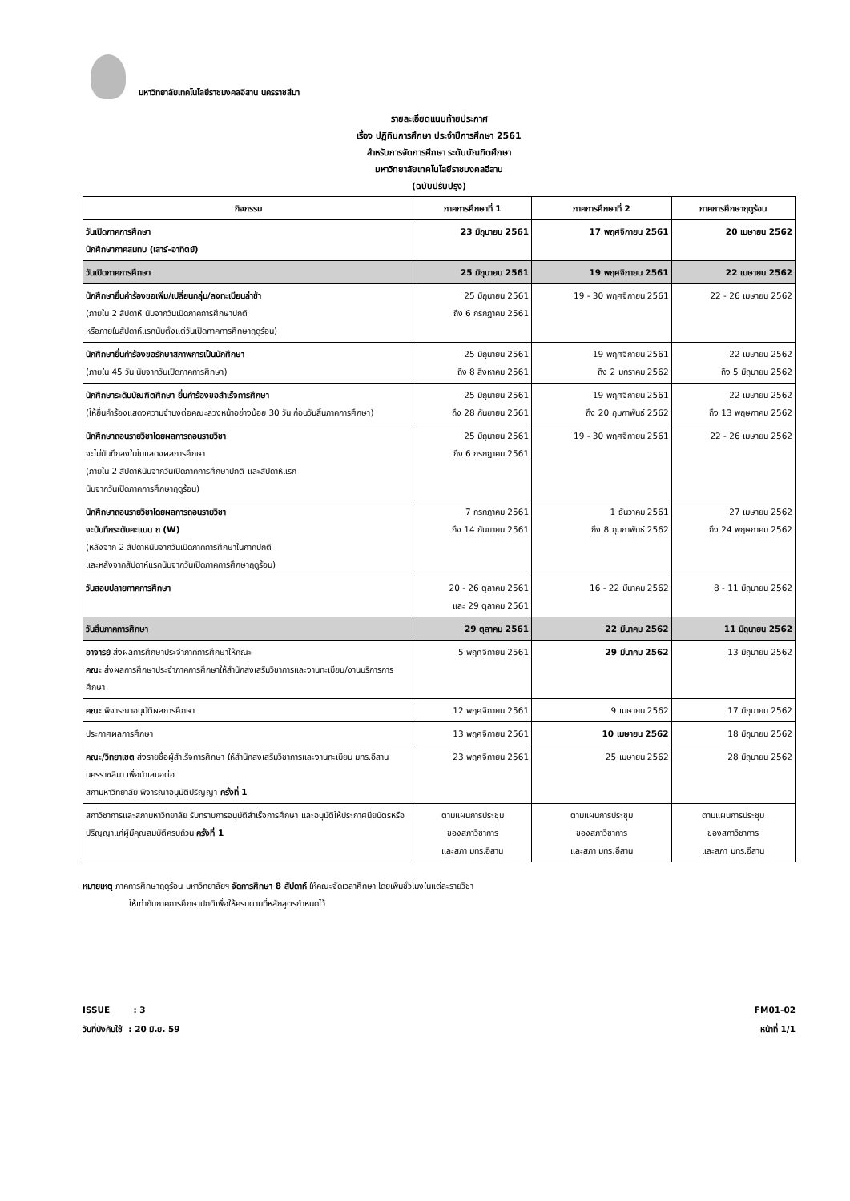มหาวิทยาลัยเทคโนโลยีราชมงคลอีสาน นครราชสีมา
รายละเอียดแนบท้ายประกาศ
เรื่อง ปฏิทินการศึกษา ประจำปีการศึกษา 2561
สำหรับการจัดการศึกษา ระดับบัณฑิตศึกษา
มหาวิทยาลัยเทคโนโลยีราชมงคลอีสาน
(ฉบับปรับปรุง)
| กิจกรรม | ภาคการศึกษาที่ 1 | ภาคการศึกษาที่ 2 | ภาคการศึกษาฤดูร้อน |
| --- | --- | --- | --- |
| วันเปิดภาคการศึกษา นักศึกษาภาคสมทบ (เสาร์-อาทิตย์) | 23 มิถุนายน 2561 | 17 พฤศจิกายน 2561 | 20 เมษายน 2562 |
| วันเปิดภาคการศึกษา | 25 มิถุนายน 2561 | 19 พฤศจิกายน 2561 | 22 เมษายน 2562 |
| นักศึกษายื่นคำร้องขอเพิ่ม/เปลี่ยนกลุ่ม/ลงทะเบียนล่าช้า (ภายใน 2 สัปดาห์ นับจากวันเปิดภาคการศึกษาปกติ หรือภายในสัปดาห์แรกนับตั้งแต่วันเปิดภาคการศึกษาฤดูร้อน) | 25 มิถุนายน 2561 ถึง 6 กรกฎาคม 2561 | 19 - 30 พฤศจิกายน 2561 | 22 - 26 เมษายน 2562 |
| นักศึกษายื่นคำร้องขอรักษาสภาพการเป็นนักศึกษา (ภายใน 45 วัน นับจากวันเปิดภาคการศึกษา) | 25 มิถุนายน 2561 ถึง 8 สิงหาคม 2561 | 19 พฤศจิกายน 2561 ถึง 2 มกราคม 2562 | 22 เมษายน 2562 ถึง 5 มิถุนายน 2562 |
| นักศึกษาระดับบัณฑิตศึกษา ยื่นคำร้องขอสำเร็จการศึกษา (ให้ยื่นคำร้องแสดงความจำนงต่อคณะล่วงหน้าอย่างน้อย 30 วัน ก่อนวันสิ้นภาคการศึกษา) | 25 มิถุนายน 2561 ถึง 28 กันยายน 2561 | 19 พฤศจิกายน 2561 ถึง 20 กุมภาพันธ์ 2562 | 22 เมษายน 2562 ถึง 13 พฤษภาคม 2562 |
| นักศึกษาถอนรายวิชาโดยผลการถอนรายวิชา จะไม่บันทึกลงในใบแสดงผลการศึกษา (ภายใน 2 สัปดาห์นับจากวันเปิดภาคการศึกษาปกติ และสัปดาห์แรก นับจากวันเปิดภาคการศึกษาฤดูร้อน) | 25 มิถุนายน 2561 ถึง 6 กรกฎาคม 2561 | 19 - 30 พฤศจิกายน 2561 | 22 - 26 เมษายน 2562 |
| นักศึกษาถอนรายวิชาโดยผลการถอนรายวิชา จะบันทึกระดับคะแนน ถ (W) (หลังจาก 2 สัปดาห์นับจากวันเปิดภาคการศึกษาในภาคปกติ และหลังจากสัปดาห์แรกนับจากวันเปิดภาคการศึกษาฤดูร้อน) | 7 กรกฎาคม 2561 ถึง 14 กันยายน 2561 | 1 ธันวาคม 2561 ถึง 8 กุมภาพันธ์ 2562 | 27 เมษายน 2562 ถึง 24 พฤษภาคม 2562 |
| วันสอบปลายภาคการศึกษา | 20 - 26 ตุลาคม 2561 และ 29 ตุลาคม 2561 | 16 - 22 มีนาคม 2562 | 8 - 11 มิถุนายน 2562 |
| วันสิ้นภาคการศึกษา | 29 ตุลาคม 2561 | 22 มีนาคม 2562 | 11 มิถุนายน 2562 |
| อาจารย์ ส่งผลการศึกษาประจำภาคการศึกษาให้คณะ คณะ ส่งผลการศึกษาประจำภาคการศึกษาให้สำนักส่งเสริมวิชาการและงานทะเบียน/งานบริการการศึกษา | 5 พฤศจิกายน 2561 | 29 มีนาคม 2562 | 13 มิถุนายน 2562 |
| คณะ พิจารณาอนุมัติผลการศึกษา | 12 พฤศจิกายน 2561 | 9 เมษายน 2562 | 17 มิถุนายน 2562 |
| ประกาศผลการศึกษา | 13 พฤศจิกายน 2561 | 10 เมษายน 2562 | 18 มิถุนายน 2562 |
| คณะ/วิทยาเขต ส่งรายชื่อผู้สำเร็จการศึกษา ให้สำนักส่งเสริมวิชาการและงานทะเบียน มทร.อีสาน นครราชสีมา เพื่อนำเสนอต่อ สภามหาวิทยาลัย พิจารณาอนุมัติปริญญา ครั้งที่ 1 | 23 พฤศจิกายน 2561 | 25 เมษายน 2562 | 28 มิถุนายน 2562 |
| สภาวิชาการและสภามหาวิทยาลัย รับทราบการอนุมัติสำเร็จการศึกษา และอนุมัติให้ประกาศนียบัตรหรือปริญญาแก่ผู้มีคุณสมบัติครบถ้วน ครั้งที่ 1 | ตามแผนการประชุม ของสภาวิชาการ และสภา มทร.อีสาน | ตามแผนการประชุม ของสภาวิชาการ และสภา มทร.อีสาน | ตามแผนการประชุม ของสภาวิชาการ และสภา มทร.อีสาน |
หมายเหตุ ภาคการศึกษาฤดูร้อน มหาวิทยาลัยฯ จัดการศึกษา 8 สัปดาห์ ให้คณะจัดเวลาศึกษา โดยเพิ่มชั่วโมงในแต่ละรายวิชา
ให้เท่ากับภาคการศึกษาปกติเพื่อให้ครบตามที่หลักสูตรกำหนดไว้
ISSUE : 3
วันที่บังคับใช้ : 20 มิ.ย. 59
FM01-02
หน้าที่ 1/1